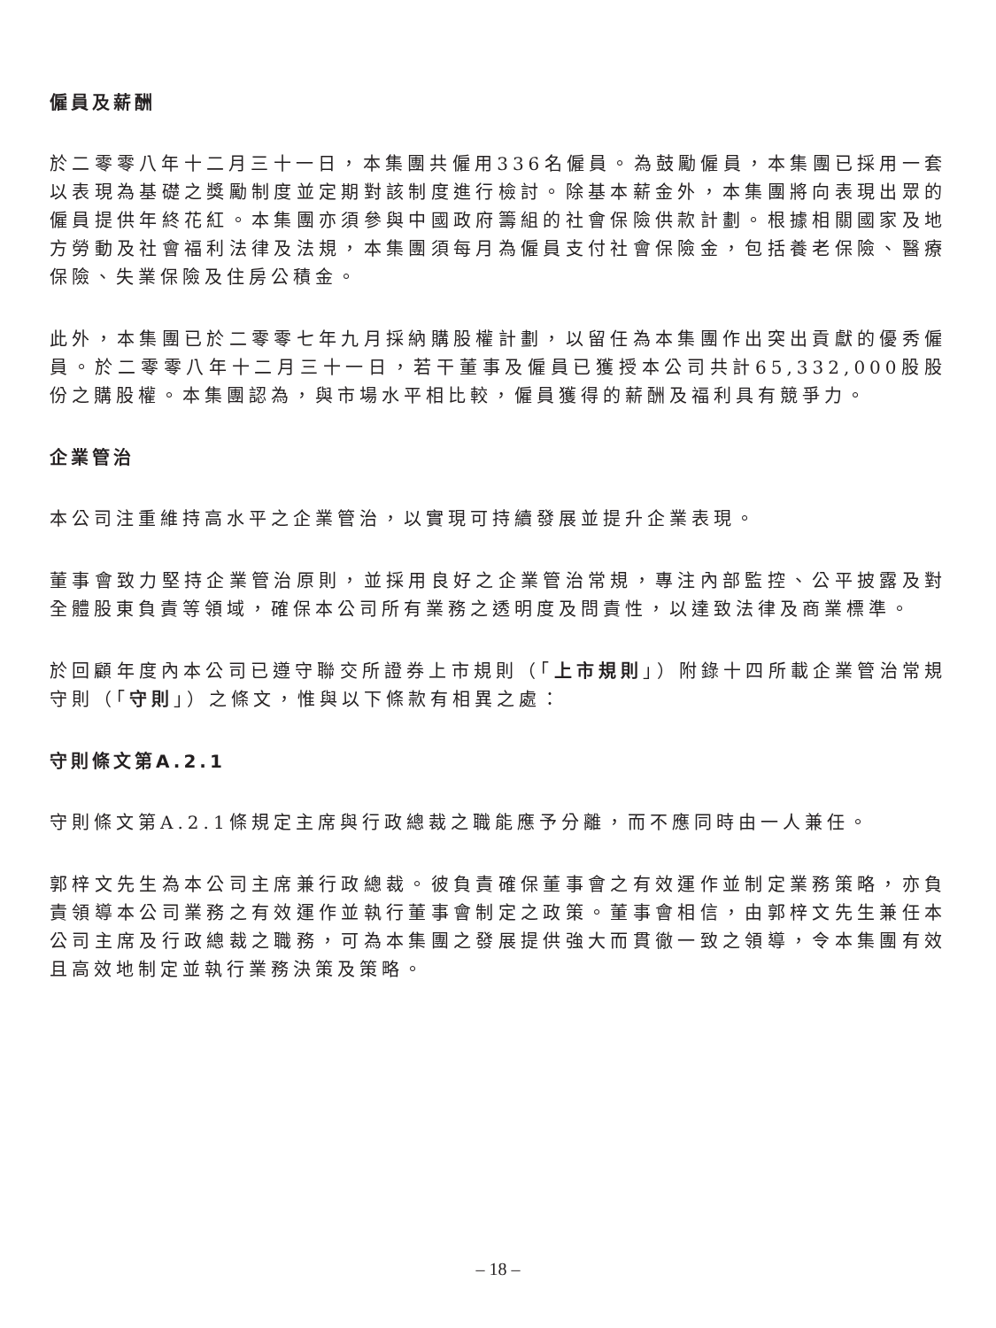僱員及薪酬
於二零零八年十二月三十一日，本集團共僱用336名僱員。為鼓勵僱員，本集團已採用一套以表現為基礎之獎勵制度並定期對該制度進行檢討。除基本薪金外，本集團將向表現出眾的僱員提供年終花紅。本集團亦須參與中國政府籌組的社會保險供款計劃。根據相關國家及地方勞動及社會福利法律及法規，本集團須每月為僱員支付社會保險金，包括養老保險、醫療保險、失業保險及住房公積金。
此外，本集團已於二零零七年九月採納購股權計劃，以留任為本集團作出突出貢獻的優秀僱員。於二零零八年十二月三十一日，若干董事及僱員已獲授本公司共計65,332,000股股份之購股權。本集團認為，與市場水平相比較，僱員獲得的薪酬及福利具有競爭力。
企業管治
本公司注重維持高水平之企業管治，以實現可持續發展並提升企業表現。
董事會致力堅持企業管治原則，並採用良好之企業管治常規，專注內部監控、公平披露及對全體股東負責等領域，確保本公司所有業務之透明度及問責性，以達致法律及商業標準。
於回顧年度內本公司已遵守聯交所證券上市規則（「上市規則」）附錄十四所載企業管治常規守則（「守則」）之條文，惟與以下條款有相異之處：
守則條文第A.2.1
守則條文第A.2.1條規定主席與行政總裁之職能應予分離，而不應同時由一人兼任。
郭梓文先生為本公司主席兼行政總裁。彼負責確保董事會之有效運作並制定業務策略，亦負責領導本公司業務之有效運作並執行董事會制定之政策。董事會相信，由郭梓文先生兼任本公司主席及行政總裁之職務，可為本集團之發展提供強大而貫徹一致之領導，令本集團有效且高效地制定並執行業務決策及策略。
– 18 –